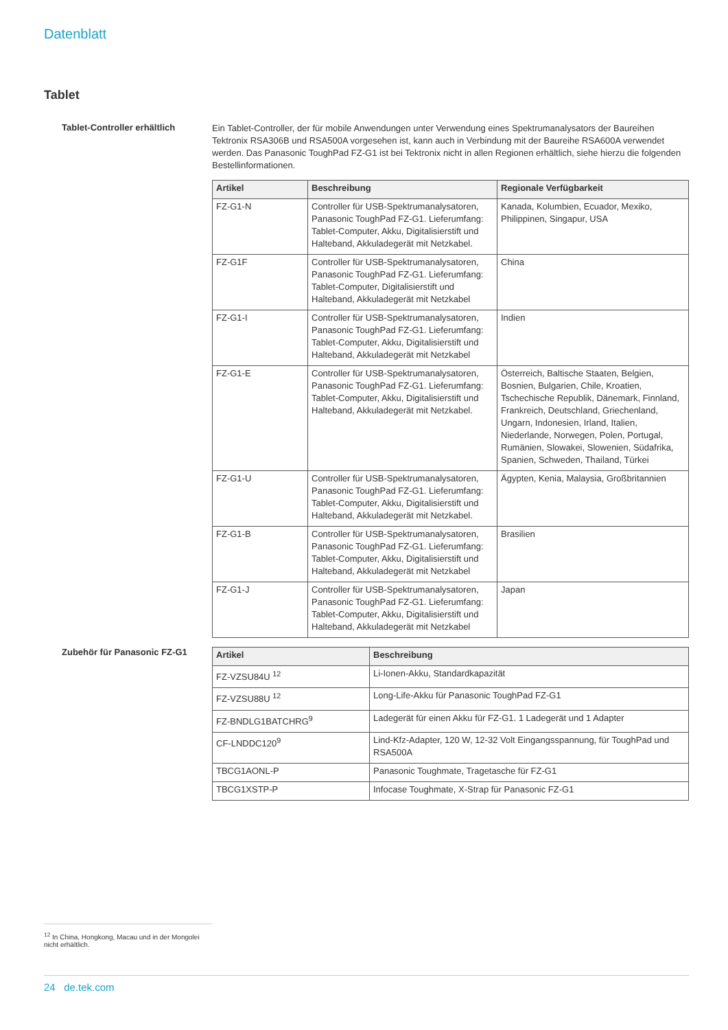Datenblatt
Tablet
Tablet-Controller erhältlich
Ein Tablet-Controller, der für mobile Anwendungen unter Verwendung eines Spektrumanalysators der Baureihen Tektronix RSA306B und RSA500A vorgesehen ist, kann auch in Verbindung mit der Baureihe RSA600A verwendet werden. Das Panasonic ToughPad FZ-G1 ist bei Tektronix nicht in allen Regionen erhältlich, siehe hierzu die folgenden Bestellinformationen.
| Artikel | Beschreibung | Regionale Verfügbarkeit |
| --- | --- | --- |
| FZ-G1-N | Controller für USB-Spektrumanalysatoren, Panasonic ToughPad FZ-G1. Lieferumfang: Tablet-Computer, Akku, Digitalisierstift und Halteband, Akkuladegerät mit Netzkabel. | Kanada, Kolumbien, Ecuador, Mexiko, Philippinen, Singapur, USA |
| FZ-G1F | Controller für USB-Spektrumanalysatoren, Panasonic ToughPad FZ-G1. Lieferumfang: Tablet-Computer, Digitalisierstift und Halteband, Akkuladegerät mit Netzkabel | China |
| FZ-G1-I | Controller für USB-Spektrumanalysatoren, Panasonic ToughPad FZ-G1. Lieferumfang: Tablet-Computer, Akku, Digitalisierstift und Halteband, Akkuladegerät mit Netzkabel | Indien |
| FZ-G1-E | Controller für USB-Spektrumanalysatoren, Panasonic ToughPad FZ-G1. Lieferumfang: Tablet-Computer, Akku, Digitalisierstift und Halteband, Akkuladegerät mit Netzkabel. | Österreich, Baltische Staaten, Belgien, Bosnien, Bulgarien, Chile, Kroatien, Tschechische Republik, Dänemark, Finnland, Frankreich, Deutschland, Griechenland, Ungarn, Indonesien, Irland, Italien, Niederlande, Norwegen, Polen, Portugal, Rumänien, Slowakei, Slowenien, Südafrika, Spanien, Schweden, Thailand, Türkei |
| FZ-G1-U | Controller für USB-Spektrumanalysatoren, Panasonic ToughPad FZ-G1. Lieferumfang: Tablet-Computer, Akku, Digitalisierstift und Halteband, Akkuladegerät mit Netzkabel. | Ägypten, Kenia, Malaysia, Großbritannien |
| FZ-G1-B | Controller für USB-Spektrumanalysatoren, Panasonic ToughPad FZ-G1. Lieferumfang: Tablet-Computer, Akku, Digitalisierstift und Halteband, Akkuladegerät mit Netzkabel | Brasilien |
| FZ-G1-J | Controller für USB-Spektrumanalysatoren, Panasonic ToughPad FZ-G1. Lieferumfang: Tablet-Computer, Akku, Digitalisierstift und Halteband, Akkuladegerät mit Netzkabel | Japan |
Zubehör für Panasonic FZ-G1
| Artikel | Beschreibung |
| --- | --- |
| FZ-VZSU84U <sup>12</sup> | Li-Ionen-Akku, Standardkapazität |
| FZ-VZSU88U <sup>12</sup> | Long-Life-Akku für Panasonic ToughPad FZ-G1 |
| FZ-BNDLG1BATCHRG<sup>9</sup> | Ladegerät für einen Akku für FZ-G1. 1 Ladegerät und 1 Adapter |
| CF-LNDDC120<sup>9</sup> | Lind-Kfz-Adapter, 120 W, 12-32 Volt Eingangsspannung, für ToughPad und RSA500A |
| TBCG1AONL-P | Panasonic Toughmate, Tragetasche für FZ-G1 |
| TBCG1XSTP-P | Infocase Toughmate, X-Strap für Panasonic FZ-G1 |
<sup>12</sup> In China, Hongkong, Macau und in der Mongolei nicht erhältlich.
24 de.tek.com